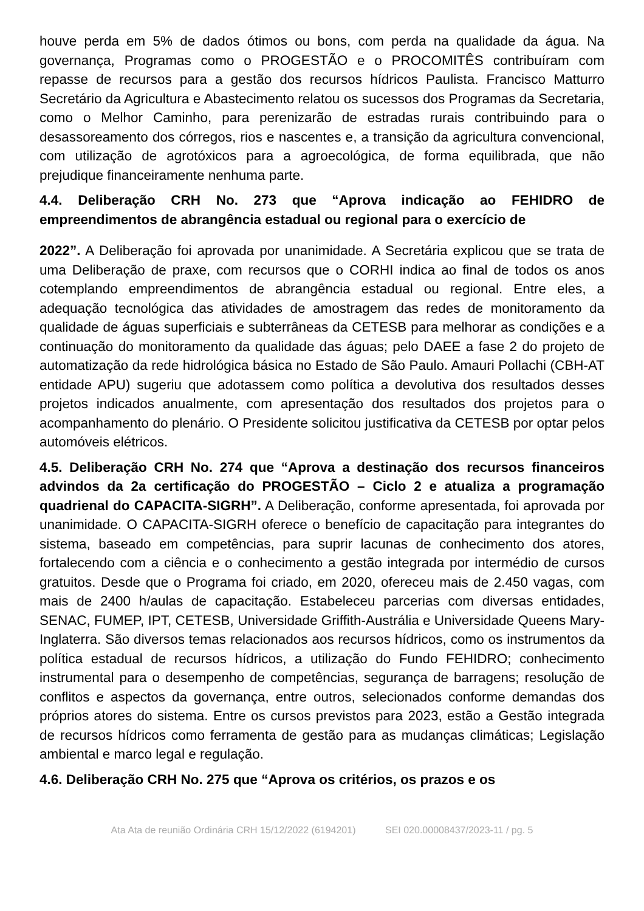houve perda em 5% de dados ótimos ou bons, com perda na qualidade da água. Na governança, Programas como o PROGESTÃO e o PROCOMITÊS contribuíram com repasse de recursos para a gestão dos recursos hídricos Paulista. Francisco Matturro Secretário da Agricultura e Abastecimento relatou os sucessos dos Programas da Secretaria, como o Melhor Caminho, para perenizarão de estradas rurais contribuindo para o desassoreamento dos córregos, rios e nascentes e, a transição da agricultura convencional, com utilização de agrotóxicos para a agroecológica, de forma equilibrada, que não prejudique financeiramente nenhuma parte.
4.4. Deliberação CRH No. 273 que “Aprova indicação ao FEHIDRO de empreendimentos de abrangência estadual ou regional para o exercício de
2022”. A Deliberação foi aprovada por unanimidade. A Secretária explicou que se trata de uma Deliberação de praxe, com recursos que o CORHI indica ao final de todos os anos cotemplando empreendimentos de abrangência estadual ou regional. Entre eles, a adequação tecnológica das atividades de amostragem das redes de monitoramento da qualidade de águas superficiais e subterrâneas da CETESB para melhorar as condições e a continuação do monitoramento da qualidade das águas; pelo DAEE a fase 2 do projeto de automatização da rede hidrológica básica no Estado de São Paulo. Amauri Pollachi (CBH-AT entidade APU) sugeriu que adotassem como política a devolutiva dos resultados desses projetos indicados anualmente, com apresentação dos resultados dos projetos para o acompanhamento do plenário. O Presidente solicitou justificativa da CETESB por optar pelos automóveis elétricos.
4.5. Deliberação CRH No. 274 que “Aprova a destinação dos recursos financeiros advindos da 2a certificação do PROGESTÃO – Ciclo 2 e atualiza a programação quadrienal do CAPACITA-SIGRH”. A Deliberação, conforme apresentada, foi aprovada por unanimidade. O CAPACITA-SIGRH oferece o benefício de capacitação para integrantes do sistema, baseado em competências, para suprir lacunas de conhecimento dos atores, fortalecendo com a ciência e o conhecimento a gestão integrada por intermédio de cursos gratuitos. Desde que o Programa foi criado, em 2020, ofereceu mais de 2.450 vagas, com mais de 2400 h/aulas de capacitação. Estabeleceu parcerias com diversas entidades, SENAC, FUMEP, IPT, CETESB, Universidade Griffith-Austrália e Universidade Queens Mary-Inglaterra. São diversos temas relacionados aos recursos hídricos, como os instrumentos da política estadual de recursos hídricos, a utilização do Fundo FEHIDRO; conhecimento instrumental para o desempenho de competências, segurança de barragens; resolução de conflitos e aspectos da governança, entre outros, selecionados conforme demandas dos próprios atores do sistema. Entre os cursos previstos para 2023, estão a Gestão integrada de recursos hídricos como ferramenta de gestão para as mudanças climáticas; Legislação ambiental e marco legal e regulação.
4.6. Deliberação CRH No. 275 que “Aprova os critérios, os prazos e os
Ata Ata de reunião Ordinária CRH 15/12/2022 (6194201) SEI 020.00008437/2023-11 / pg. 5